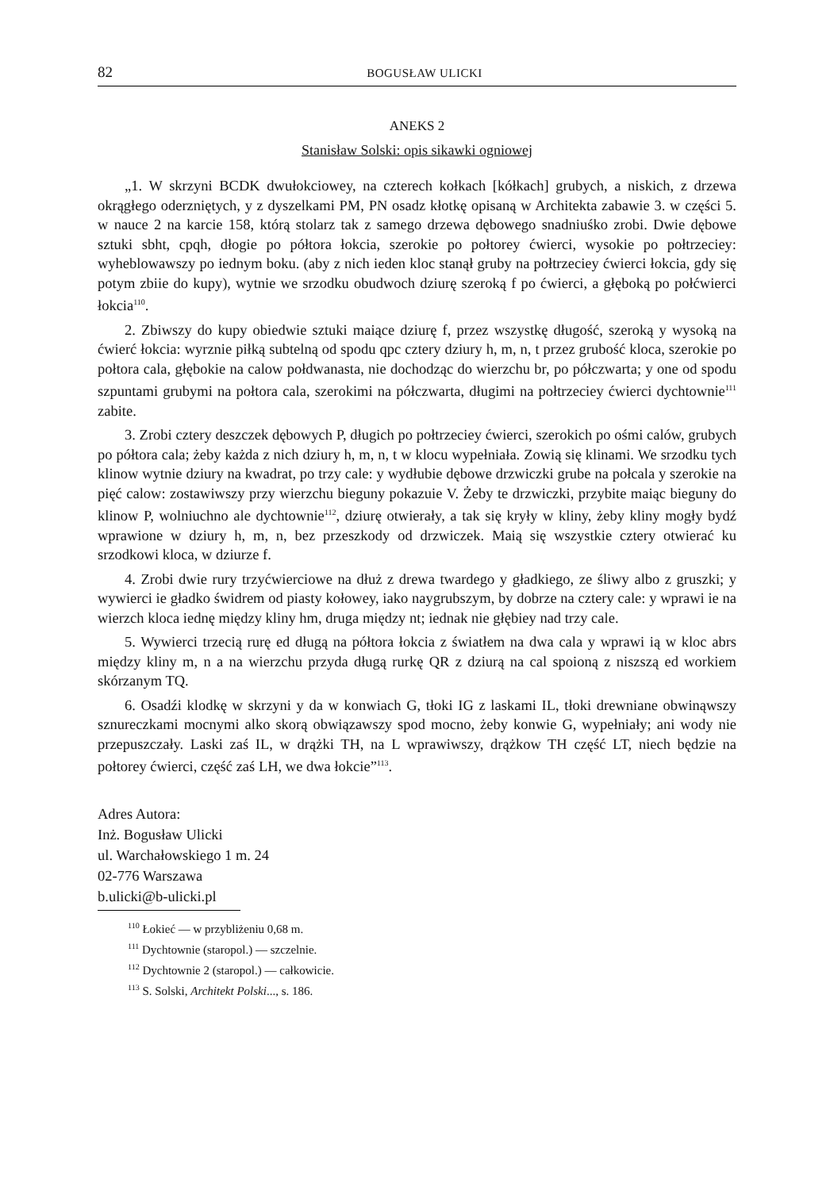82 BOGUSŁAW ULICKI
ANEKS 2
Stanisław Solski: opis sikawki ogniowej
„1. W skrzyni BCDK dwułokciowey, na czterech kołkach [kółkach] grubych, a niskich, z drzewa okrągłego oderzniętych, y z dyszelkami PM, PN osadz kłotkę opisaną w Architekta zabawie 3. w części 5. w nauce 2 na karcie 158, którą stolarz tak z samego drzewa dębowego snadniuśko zrobi. Dwie dębowe sztuki sbht, cpqh, dłogie po półtora łokcia, szerokie po połtorey ćwierci, wysokie po połtrzeciey: wyheblowawszy po iednym boku. (aby z nich ieden kloc stanął gruby na połtrzeciey ćwierci łokcia, gdy się potym zbiie do kupy), wytnie we srzodku obudwoch dziurę szeroką f po ćwierci, a głęboką po połćwierci łokcia<sup>110</sup>.
2. Zbiwszy do kupy obiedwie sztuki maiące dziurę f, przez wszystkę długość, szeroką y wysoką na ćwierć łokcia: wyrznie piłką subtelną od spodu qpc cztery dziury h, m, n, t przez grubość kloca, szerokie po połtora cala, głębokie na calow połdwanasta, nie dochodząc do wierzchu br, po półczwarta; y one od spodu szpuntami grubymi na połtora cala, szerokimi na półczwarta, długimi na połtrzeciey ćwierci dychtownie<sup>111</sup> zabite.
3. Zrobi cztery deszczek dębowych P, długich po połtrzeciey ćwierci, szerokich po ośmi calów, grubych po półtora cala; żeby każda z nich dziury h, m, n, t w klocu wypełniała. Zowią się klinami. We srzodku tych klinow wytnie dziury na kwadrat, po trzy cale: y wydłubie dębowe drzwiczki grube na połcala y szerokie na pięć calow: zostawiwszy przy wierzchu bieguny pokazuie V. Żeby te drzwiczki, przybite maiąc bieguny do klinow P, wolniuchno ale dychtownie<sup>112</sup>, dziurę otwierały, a tak się kryły w kliny, żeby kliny mogły bydź wprawione w dziury h, m, n, bez przeszkody od drzwiczek. Maią się wszystkie cztery otwierać ku srzodkowi kloca, w dziurze f.
4. Zrobi dwie rury trzyćwierciowe na dłuż z drewa twardego y gładkiego, ze śliwy albo z gruszki; y wywierci ie gładko świdrem od piasty kołowey, iako naygrubszym, by dobrze na cztery cale: y wprawi ie na wierzch kloca iednę między kliny hm, druga między nt; iednak nie głębiey nad trzy cale.
5. Wywierci trzecią rurę ed długą na półtora łokcia z światłem na dwa cala y wprawi ią w kloc abrs między kliny m, n a na wierzchu przyda długą rurkę QR z dziurą na cal spoioną z niszszą ed workiem skórzanym TQ.
6. Osadźi klodkę w skrzyni y da w konwiach G, tłoki IG z laskami IL, tłoki drewniane obwinąwszy sznureczkami mocnymi alko skorą obwiązawszy spod mocno, żeby konwie G, wypełniały; ani wody nie przepuszczały. Laski zaś IL, w drążki TH, na L wprawiwszy, drążkow TH część LT, niech będzie na połtorey ćwierci, część zaś LH, we dwa łokcie”<sup>113</sup>.
Adres Autora:
Inż. Bogusław Ulicki
ul. Warchałowskiego 1 m. 24
02-776 Warszawa
b.ulicki@b-ulicki.pl
<sup>110</sup> Łokieć — w przybliżeniu 0,68 m.
<sup>111</sup> Dychtownie (staropol.) — szczelnie.
<sup>112</sup> Dychtownie 2 (staropol.) — całkowicie.
<sup>113</sup> S. Solski, Architekt Polski..., s. 186.